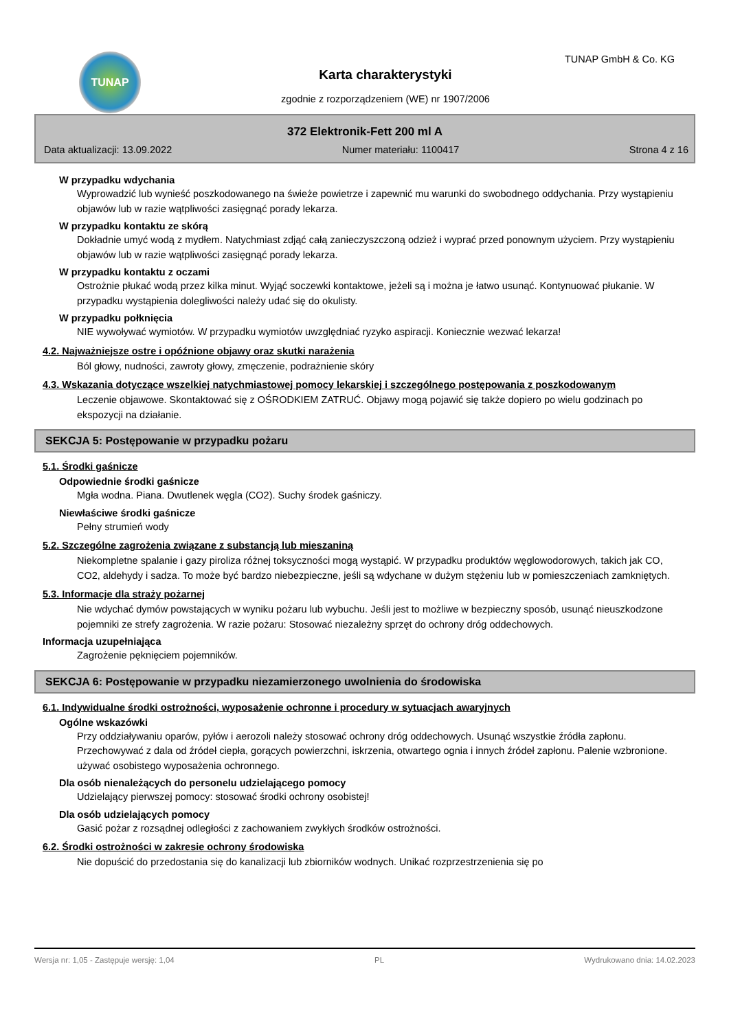TUNAP TUNAP GmbH & Co. KG
Karta charakterystyki
zgodnie z rozporządzeniem (WE) nr 1907/2006
372 Elektronik-Fett 200 ml A
Data aktualizacji: 13.09.2022 Numer materiału: 1100417 Strona 4 z 16
W przypadku wdychania
Wyprowadzić lub wynieść poszkodowanego na świeże powietrze i zapewnić mu warunki do swobodnego oddychania. Przy wystąpieniu objawów lub w razie wątpliwości zasięgnąć porady lekarza.
W przypadku kontaktu ze skórą
Dokładnie umyć wodą z mydłem. Natychmiast zdjąć całą zanieczyszczoną odzież i wyprać przed ponownym użyciem. Przy wystąpieniu objawów lub w razie wątpliwości zasięgnąć porady lekarza.
W przypadku kontaktu z oczami
Ostrożnie płukać wodą przez kilka minut. Wyjąć soczewki kontaktowe, jeżeli są i można je łatwo usunąć. Kontynuować płukanie. W przypadku wystąpienia dolegliwości należy udać się do okulisty.
W przypadku połknięcia
NIE wywoływać wymiotów. W przypadku wymiotów uwzględniać ryzyko aspiracji. Koniecznie wezwać lekarza!
4.2. Najważniejsze ostre i opóźnione objawy oraz skutki narażenia
Ból głowy, nudności, zawroty głowy, zmęczenie, podrażnienie skóry
4.3. Wskazania dotyczące wszelkiej natychmiastowej pomocy lekarskiej i szczególnego postępowania z poszkodowanym
Leczenie objawowe. Skontaktować się z OŚRODKIEM ZATRUĆ. Objawy mogą pojawić się także dopiero po wielu godzinach po ekspozycji na działanie.
SEKCJA 5: Postępowanie w przypadku pożaru
5.1. Środki gaśnicze
Odpowiednie środki gaśnicze
Mgła wodna. Piana. Dwutlenek węgla (CO2). Suchy środek gaśniczy.
Niewłaściwe środki gaśnicze
Pełny strumień wody
5.2. Szczególne zagrożenia związane z substancją lub mieszaniną
Niekompletne spalanie i gazy piroliza różnej toksyczności mogą wystąpić. W przypadku produktów węglowodorowych, takich jak CO, CO2, aldehydy i sadza. To może być bardzo niebezpieczne, jeśli są wdychane w dużym stężeniu lub w pomieszczeniach zamkniętych.
5.3. Informacje dla straży pożarnej
Nie wdychać dymów powstających w wyniku pożaru lub wybuchu. Jeśli jest to możliwe w bezpieczny sposób, usunąć nieuszkodzone pojemniki ze strefy zagrożenia. W razie pożaru: Stosować niezależny sprzęt do ochrony dróg oddechowych.
Informacja uzupełniająca
Zagrożenie pęknięciem pojemników.
SEKCJA 6: Postępowanie w przypadku niezamierzonego uwolnienia do środowiska
6.1. Indywidualne środki ostrożności, wyposażenie ochronne i procedury w sytuacjach awaryjnych
Ogólne wskazówki
Przy oddziaływaniu oparów, pyłów i aerozoli należy stosować ochrony dróg oddechowych. Usunąć wszystkie źródła zapłonu. Przechowywać z dala od źródeł ciepła, gorących powierzchni, iskrzenia, otwartego ognia i innych źródeł zapłonu. Palenie wzbronione.
używać osobistego wyposażenia ochronnego.
Dla osób nienależących do personelu udzielającego pomocy
Udzielający pierwszej pomocy: stosować środki ochrony osobistej!
Dla osób udzielających pomocy
Gasić pożar z rozsądnej odległości z zachowaniem zwykłych środków ostrożności.
6.2. Środki ostrożności w zakresie ochrony środowiska
Nie dopuścić do przedostania się do kanalizacji lub zbiorników wodnych. Unikać rozprzestrzenienia się po
Wersja nr: 1,05 - Zastępuje wersję: 1,04 PL Wydrukowano dnia: 14.02.2023